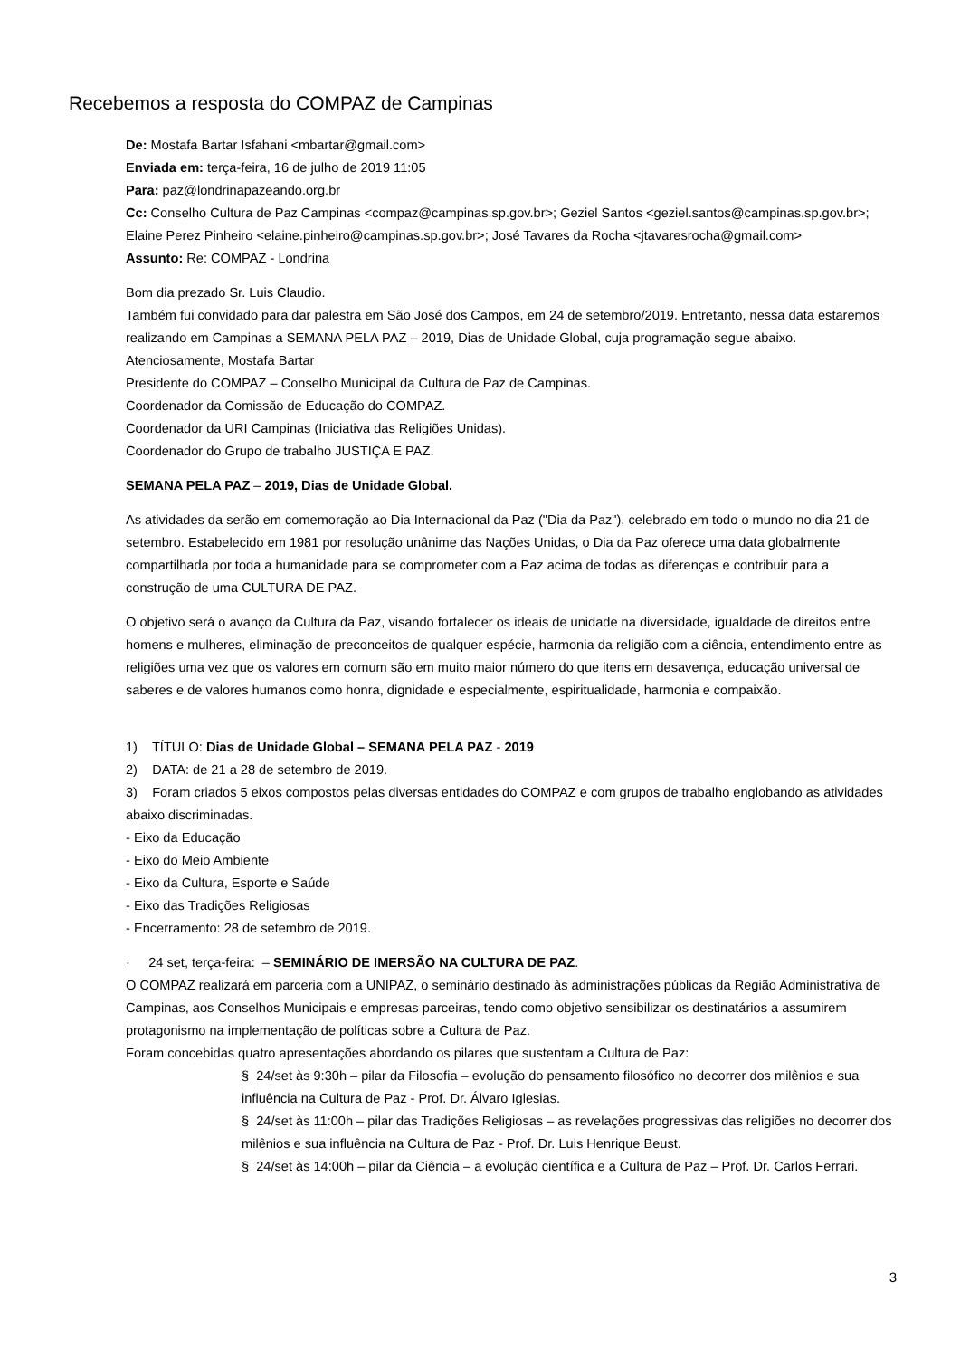Recebemos a resposta do COMPAZ de Campinas
De: Mostafa Bartar Isfahani <mbartar@gmail.com>
Enviada em: terça-feira, 16 de julho de 2019 11:05
Para: paz@londrinapazeando.org.br
Cc: Conselho Cultura de Paz Campinas <compaz@campinas.sp.gov.br>; Geziel Santos <geziel.santos@campinas.sp.gov.br>; Elaine Perez Pinheiro <elaine.pinheiro@campinas.sp.gov.br>; José Tavares da Rocha <jtavaresrocha@gmail.com>
Assunto: Re: COMPAZ - Londrina
Bom dia prezado Sr. Luis Claudio.
Também fui convidado para dar palestra em São José dos Campos, em 24 de setembro/2019. Entretanto, nessa data estaremos realizando em Campinas a SEMANA PELA PAZ – 2019, Dias de Unidade Global, cuja programação segue abaixo. Atenciosamente, Mostafa Bartar
Presidente do COMPAZ – Conselho Municipal da Cultura de Paz de Campinas.
Coordenador da Comissão de Educação do COMPAZ.
Coordenador da URI Campinas (Iniciativa das Religiões Unidas).
Coordenador do Grupo de trabalho JUSTIÇA E PAZ.
SEMANA PELA PAZ – 2019, Dias de Unidade Global.
As atividades da serão em comemoração ao Dia Internacional da Paz ("Dia da Paz"), celebrado em todo o mundo no dia 21 de setembro. Estabelecido em 1981 por resolução unânime das Nações Unidas, o Dia da Paz oferece uma data globalmente compartilhada por toda a humanidade para se comprometer com a Paz acima de todas as diferenças e contribuir para a construção de uma CULTURA DE PAZ.
O objetivo será o avanço da Cultura da Paz, visando fortalecer os ideais de unidade na diversidade, igualdade de direitos entre homens e mulheres, eliminação de preconceitos de qualquer espécie, harmonia da religião com a ciência, entendimento entre as religiões uma vez que os valores em comum são em muito maior número do que itens em desavença, educação universal de saberes e de valores humanos como honra, dignidade e especialmente, espiritualidade, harmonia e compaixão.
1) TÍTULO: Dias de Unidade Global – SEMANA PELA PAZ - 2019
2) DATA: de 21 a 28 de setembro de 2019.
3) Foram criados 5 eixos compostos pelas diversas entidades do COMPAZ e com grupos de trabalho englobando as atividades abaixo discriminadas.
- Eixo da Educação
- Eixo do Meio Ambiente
- Eixo da Cultura, Esporte e Saúde
- Eixo das Tradições Religiosas
- Encerramento: 28 de setembro de 2019.
· 24 set, terça-feira: – SEMINÁRIO DE IMERSÃO NA CULTURA DE PAZ.
O COMPAZ realizará em parceria com a UNIPAZ, o seminário destinado às administrações públicas da Região Administrativa de Campinas, aos Conselhos Municipais e empresas parceiras, tendo como objetivo sensibilizar os destinatários a assumirem protagonismo na implementação de políticas sobre a Cultura de Paz.
Foram concebidas quatro apresentações abordando os pilares que sustentam a Cultura de Paz:
§ 24/set às 9:30h – pilar da Filosofia – evolução do pensamento filosófico no decorrer dos milênios e sua influência na Cultura de Paz - Prof. Dr. Álvaro Iglesias.
§ 24/set às 11:00h – pilar das Tradições Religiosas – as revelações progressivas das religiões no decorrer dos milênios e sua influência na Cultura de Paz - Prof. Dr. Luis Henrique Beust.
§ 24/set às 14:00h – pilar da Ciência – a evolução científica e a Cultura de Paz – Prof. Dr. Carlos Ferrari.
3